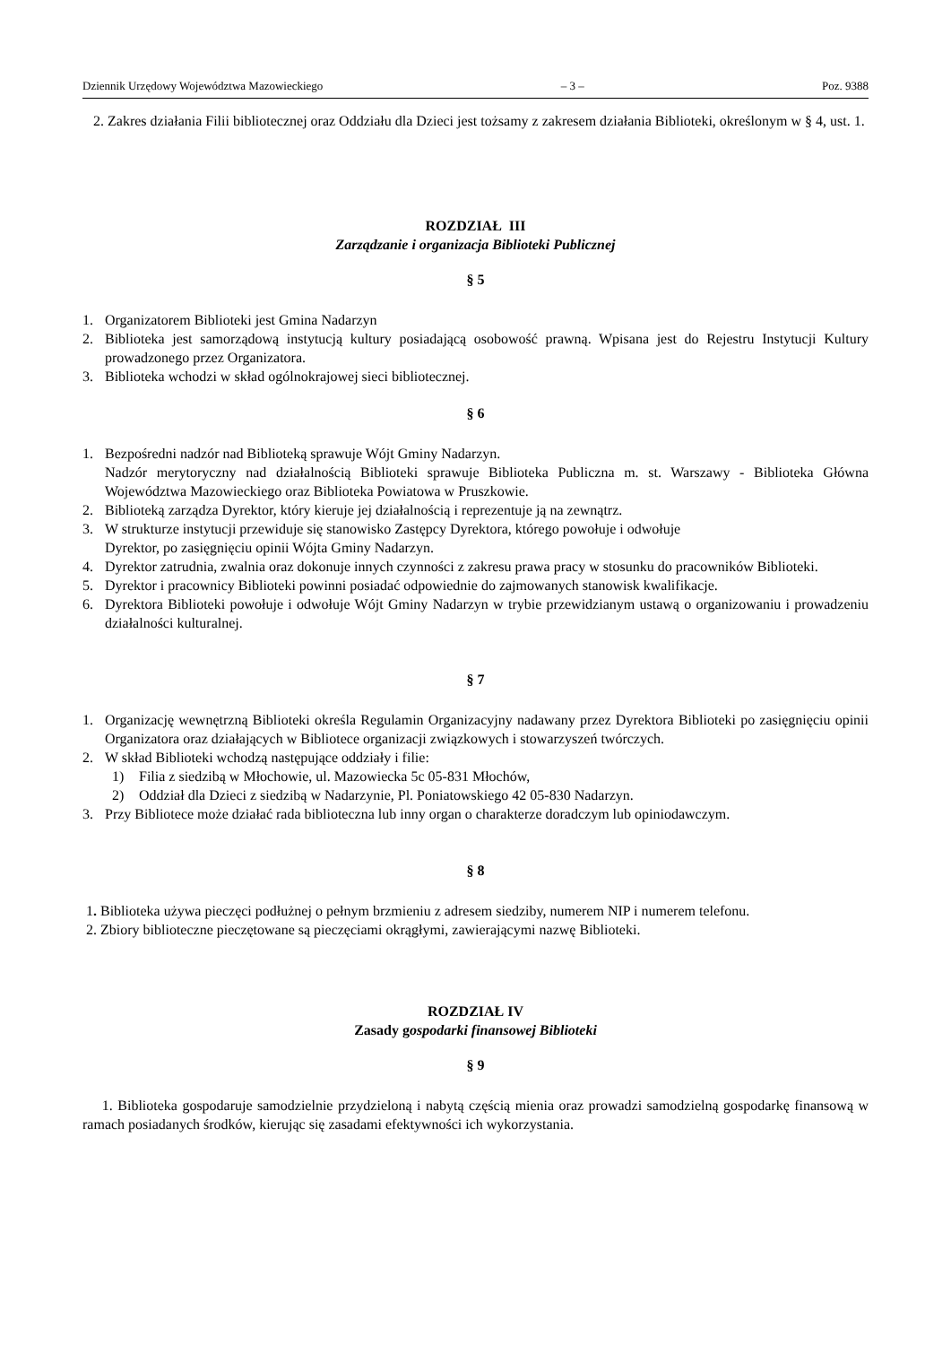Dziennik Urzędowy Województwa Mazowieckiego – 3 – Poz. 9388
2. Zakres działania Filii bibliotecznej oraz Oddziału dla Dzieci jest tożsamy z zakresem działania Biblioteki, określonym w § 4, ust. 1.
ROZDZIAŁ III
Zarządzanie i organizacja Biblioteki Publicznej
§ 5
1. Organizatorem Biblioteki jest Gmina Nadarzyn
2. Biblioteka jest samorządową instytucją kultury posiadającą osobowość prawną. Wpisana jest do Rejestru Instytucji Kultury prowadzonego przez Organizatora.
3. Biblioteka wchodzi w skład ogólnokrajowej sieci bibliotecznej.
§ 6
1. Bezpośredni nadzór nad Biblioteką sprawuje Wójt Gminy Nadarzyn.
Nadzór merytoryczny nad działalnością Biblioteki sprawuje Biblioteka Publiczna m. st. Warszawy - Biblioteka Główna Województwa Mazowieckiego oraz Biblioteka Powiatowa w Pruszkowie.
2. Biblioteką zarządza Dyrektor, który kieruje jej działalnością i reprezentuje ją na zewnątrz.
3. W strukturze instytucji przewiduje się stanowisko Zastępcy Dyrektora, którego powołuje i odwołuje
Dyrektor, po zasięgnięciu opinii Wójta Gminy Nadarzyn.
4. Dyrektor zatrudnia, zwalnia oraz dokonuje innych czynności z zakresu prawa pracy w stosunku do pracowników Biblioteki.
5. Dyrektor i pracownicy Biblioteki powinni posiadać odpowiednie do zajmowanych stanowisk kwalifikacje.
6. Dyrektora Biblioteki powołuje i odwołuje Wójt Gminy Nadarzyn w trybie przewidzianym ustawą o organizowaniu i prowadzeniu działalności kulturalnej.
§ 7
1. Organizację wewnętrzną Biblioteki określa Regulamin Organizacyjny nadawany przez Dyrektora Biblioteki po zasięgnięciu opinii Organizatora oraz działających w Bibliotece organizacji związkowych i stowarzyszeń twórczych.
2. W skład Biblioteki wchodzą następujące oddziały i filie:
1) Filia z siedzibą w Młochowie, ul. Mazowiecka 5c 05-831 Młochów,
2) Oddział dla Dzieci z siedzibą w Nadarzynie, Pl. Poniatowskiego 42 05-830 Nadarzyn.
3. Przy Bibliotece może działać rada biblioteczna lub inny organ o charakterze doradczym lub opiniodawczym.
§ 8
1. Biblioteka używa pieczęci podłużnej o pełnym brzmieniu z adresem siedziby, numerem NIP i numerem telefonu.
2. Zbiory biblioteczne pieczętowane są pieczęciami okrągłymi, zawierającymi nazwę Biblioteki.
ROZDZIAŁ IV
Zasady gospodarki finansowej Biblioteki
§ 9
1. Biblioteka gospodaruje samodzielnie przydzieloną i nabytą częścią mienia oraz prowadzi samodzielną gospodarkę finansową w ramach posiadanych środków, kierując się zasadami efektywności ich wykorzystania.